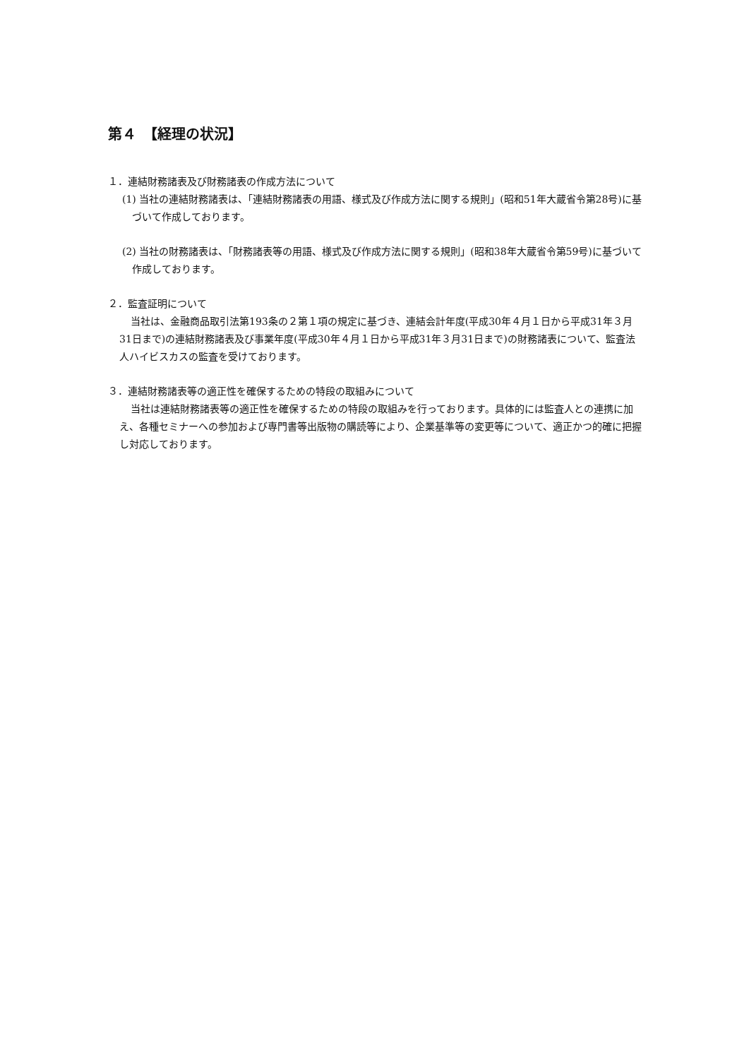第４　【経理の状況】
１．連結財務諸表及び財務諸表の作成方法について
(1) 当社の連結財務諸表は、「連結財務諸表の用語、様式及び作成方法に関する規則」(昭和51年大蔵省令第28号)に基づいて作成しております。
(2) 当社の財務諸表は、「財務諸表等の用語、様式及び作成方法に関する規則」(昭和38年大蔵省令第59号)に基づいて作成しております。
２．監査証明について
当社は、金融商品取引法第193条の２第１項の規定に基づき、連結会計年度(平成30年４月１日から平成31年３月31日まで)の連結財務諸表及び事業年度(平成30年４月１日から平成31年３月31日まで)の財務諸表について、監査法人ハイビスカスの監査を受けております。
３．連結財務諸表等の適正性を確保するための特段の取組みについて
当社は連結財務諸表等の適正性を確保するための特段の取組みを行っております。具体的には監査人との連携に加え、各種セミナーへの参加および専門書等出版物の購読等により、企業基準等の変更等について、適正かつ的確に把握し対応しております。